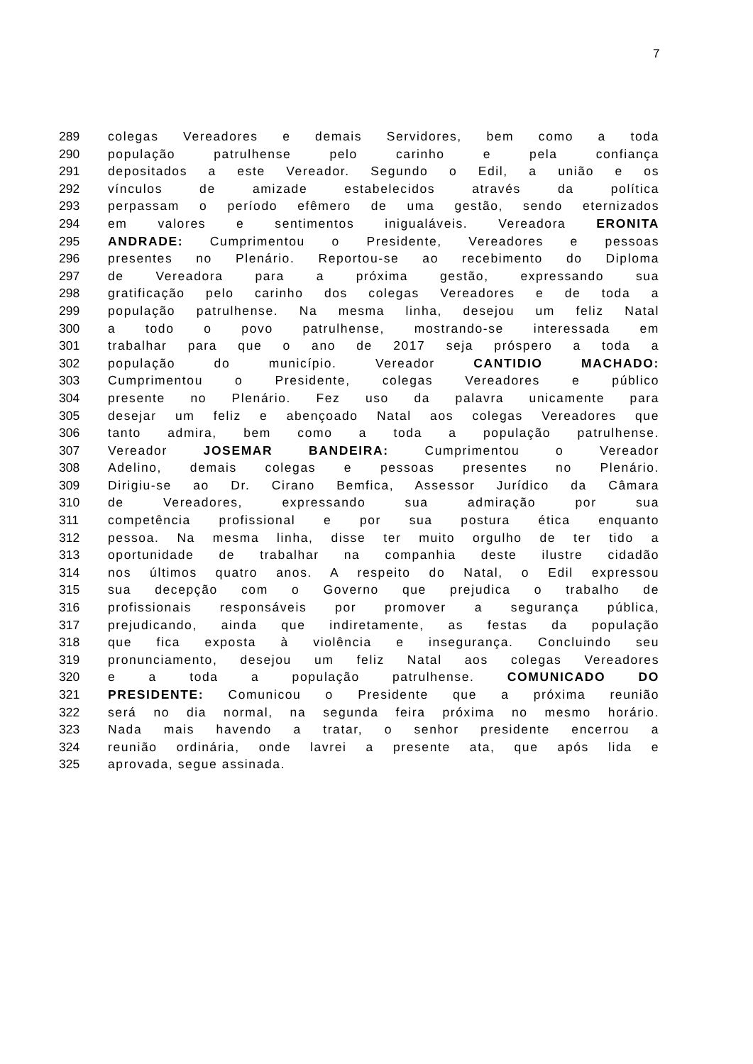7
289 colegas Vereadores e demais Servidores, bem como a toda
290 população patrulhense pelo carinho e pela confiança
291 depositados a este Vereador. Segundo o Edil, a união e os
292 vínculos de amizade estabelecidos através da política
293 perpassam o período efêmero de uma gestão, sendo eternizados
294 em valores e sentimentos inigualáveis. Vereadora ERONITA
295 ANDRADE: Cumprimentou o Presidente, Vereadores e pessoas
296 presentes no Plenário. Reportou-se ao recebimento do Diploma
297 de Vereadora para a próxima gestão, expressando sua
298 gratificação pelo carinho dos colegas Vereadores e de toda a
299 população patrulhense. Na mesma linha, desejou um feliz Natal
300 a todo o povo patrulhense, mostrando-se interessada em
301 trabalhar para que o ano de 2017 seja próspero a toda a
302 população do município. Vereador CANTIDIO MACHADO:
303 Cumprimentou o Presidente, colegas Vereadores e público
304 presente no Plenário. Fez uso da palavra unicamente para
305 desejar um feliz e abençoado Natal aos colegas Vereadores que
306 tanto admira, bem como a toda a população patrulhense.
307 Vereador JOSEMAR BANDEIRA: Cumprimentou o Vereador
308 Adelino, demais colegas e pessoas presentes no Plenário.
309 Dirigiu-se ao Dr. Cirano Bemfica, Assessor Jurídico da Câmara
310 de Vereadores, expressando sua admiração por sua
311 competência profissional e por sua postura ética enquanto
312 pessoa. Na mesma linha, disse ter muito orgulho de ter tido a
313 oportunidade de trabalhar na companhia deste ilustre cidadão
314 nos últimos quatro anos. A respeito do Natal, o Edil expressou
315 sua decepção com o Governo que prejudica o trabalho de
316 profissionais responsáveis por promover a segurança pública,
317 prejudicando, ainda que indiretamente, as festas da população
318 que fica exposta à violência e insegurança. Concluindo seu
319 pronunciamento, desejou um feliz Natal aos colegas Vereadores
320 e a toda a população patrulhense. COMUNICADO DO
321 PRESIDENTE: Comunicou o Presidente que a próxima reunião
322 será no dia normal, na segunda feira próxima no mesmo horário.
323 Nada mais havendo a tratar, o senhor presidente encerrou a
324 reunião ordinária, onde lavrei a presente ata, que após lida e
325 aprovada, segue assinada.